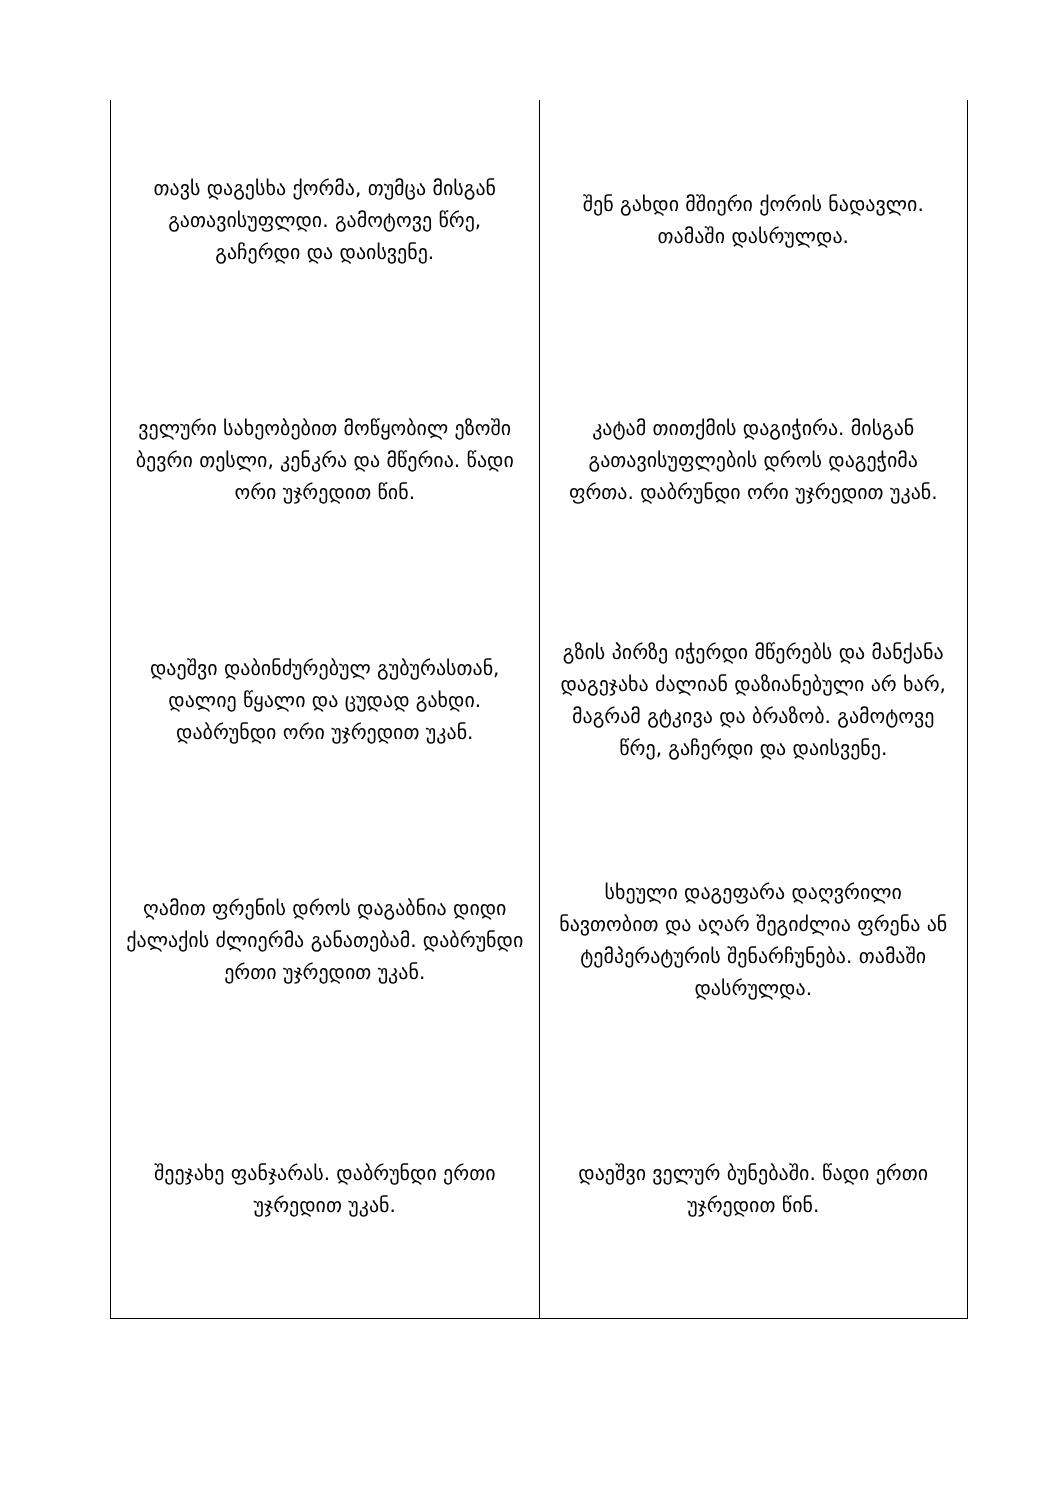| თავს დაგესხა ქორმა, თუმცა მისგან გათავისუფლდი. გამოტოვე წრე, გაჩერდი და დაისვენე. | შენ გახდი მშიერი ქორის ნადავლი. თამაში დასრულდა. |
| ველური სახეობებით მოწყობილ ეზოში ბევრი თესლი, კენკრა და მწერია. წადი ორი უჯრედით წინ. | კატამ თითქმის დაგიჭირა. მისგან გათავისუფლების დროს დაგეჭიმა ფრთა. დაბრუნდი ორი უჯრედით უკან. |
| დაეშვი დაბინძურებულ გუბურასთან, დალიე წყალი და ცუდად გახდი. დაბრუნდი ორი უჯრედით უკან. | გზის პირზე იჭერდი მწერებს და მანქანა დაგეჯახა ძალიან დაზიანებული არ ხარ, მაგრამ გტკივა და ბრაზობ. გამოტოვე წრე, გაჩერდი და დაისვენე. |
| ღამით ფრენის დროს დაგაბნია დიდი ქალაქის ძლიერმა განათებამ. დაბრუნდი ერთი უჯრედით უკან. | სხეული დაგეფარა დაღვრილი ნავთობით და აღარ შეგიძლია ფრენა ან ტემპერატურის შენარჩუნება. თამაში დასრულდა. |
| შეეჯახე ფანჯარას. დაბრუნდი ერთი უჯრედით უკან. | დაეშვი ველურ ბუნებაში. წადი ერთი უჯრედით წინ. |